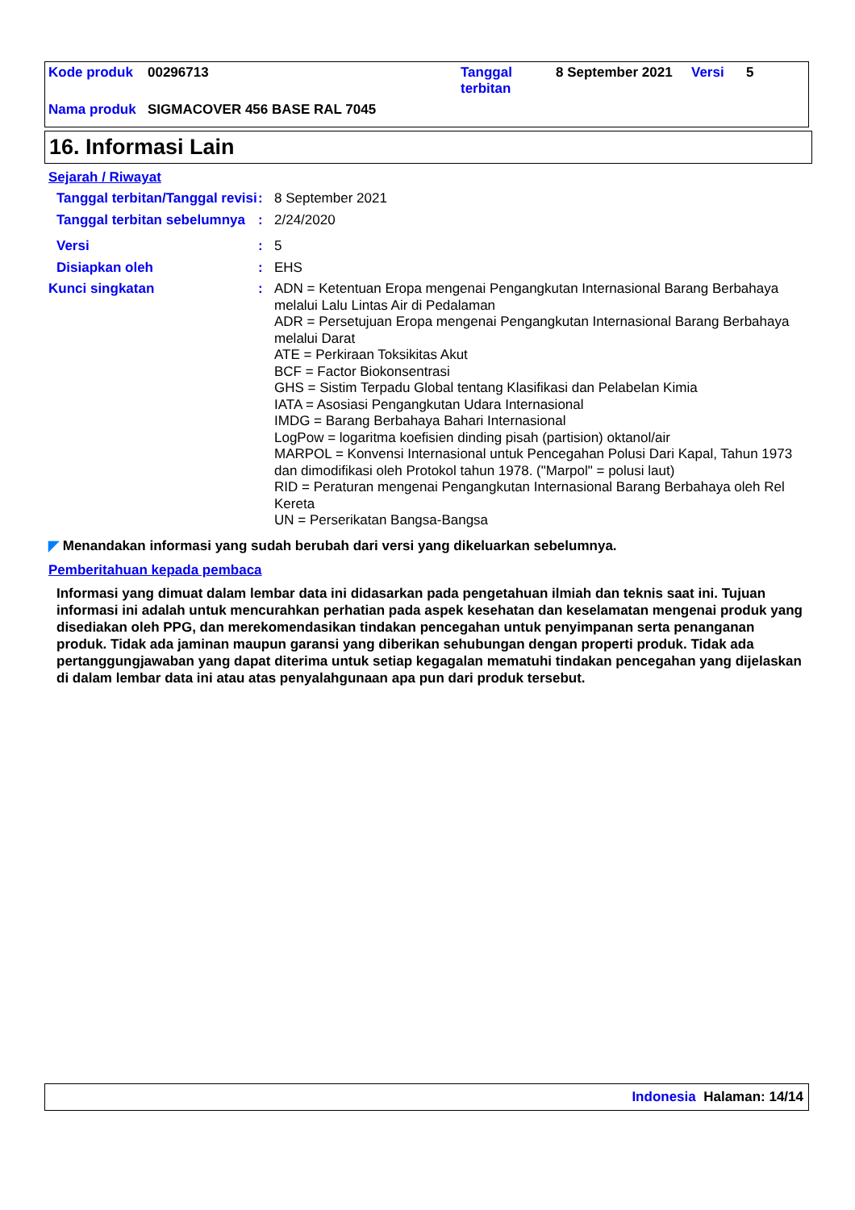| Kode produk | 00296713 | Tanggal terbitan | 8 September 2021 | Versi | 5 |
| Nama produk | SIGMACOVER 456 BASE RAL 7045 | | | | |
16. Informasi Lain
Sejarah / Riwayat
Tanggal terbitan/Tanggal revisi
:
8 September 2021
Tanggal terbitan sebelumnya
:
2/24/2020
Versi :
5
Disiapkan oleh :
EHS
Kunci singkatan :
ADN = Ketentuan Eropa mengenai Pengangkutan Internasional Barang Berbahaya melalui Lalu Lintas Air di Pedalaman
ADR = Persetujuan Eropa mengenai Pengangkutan Internasional Barang Berbahaya melalui Darat
ATE = Perkiraan Toksikitas Akut
BCF = Factor Biokonsentrasi
GHS = Sistim Terpadu Global tentang Klasifikasi dan Pelabelan Kimia
IATA = Asosiasi Pengangkutan Udara Internasional
IMDG = Barang Berbahaya Bahari Internasional
LogPow = logaritma koefisien dinding pisah (partision) oktanol/air
MARPOL = Konvensi Internasional untuk Pencegahan Polusi Dari Kapal, Tahun 1973 dan dimodifikasi oleh Protokol tahun 1978. ("Marpol" = polusi laut)
RID = Peraturan mengenai Pengangkutan Internasional Barang Berbahaya oleh Rel Kereta
UN = Perserikatan Bangsa-Bangsa
◤ Menandakan informasi yang sudah berubah dari versi yang dikeluarkan sebelumnya.
Pemberitahuan kepada pembaca
Informasi yang dimuat dalam lembar data ini didasarkan pada pengetahuan ilmiah dan teknis saat ini. Tujuan informasi ini adalah untuk mencurahkan perhatian pada aspek kesehatan dan keselamatan mengenai produk yang disediakan oleh PPG, dan merekomendasikan tindakan pencegahan untuk penyimpanan serta penanganan produk. Tidak ada jaminan maupun garansi yang diberikan sehubungan dengan properti produk. Tidak ada pertanggungjawaban yang dapat diterima untuk setiap kegagalan mematuhi tindakan pencegahan yang dijelaskan di dalam lembar data ini atau atas penyalahgunaan apa pun dari produk tersebut.
Indonesia Halaman: 14/14